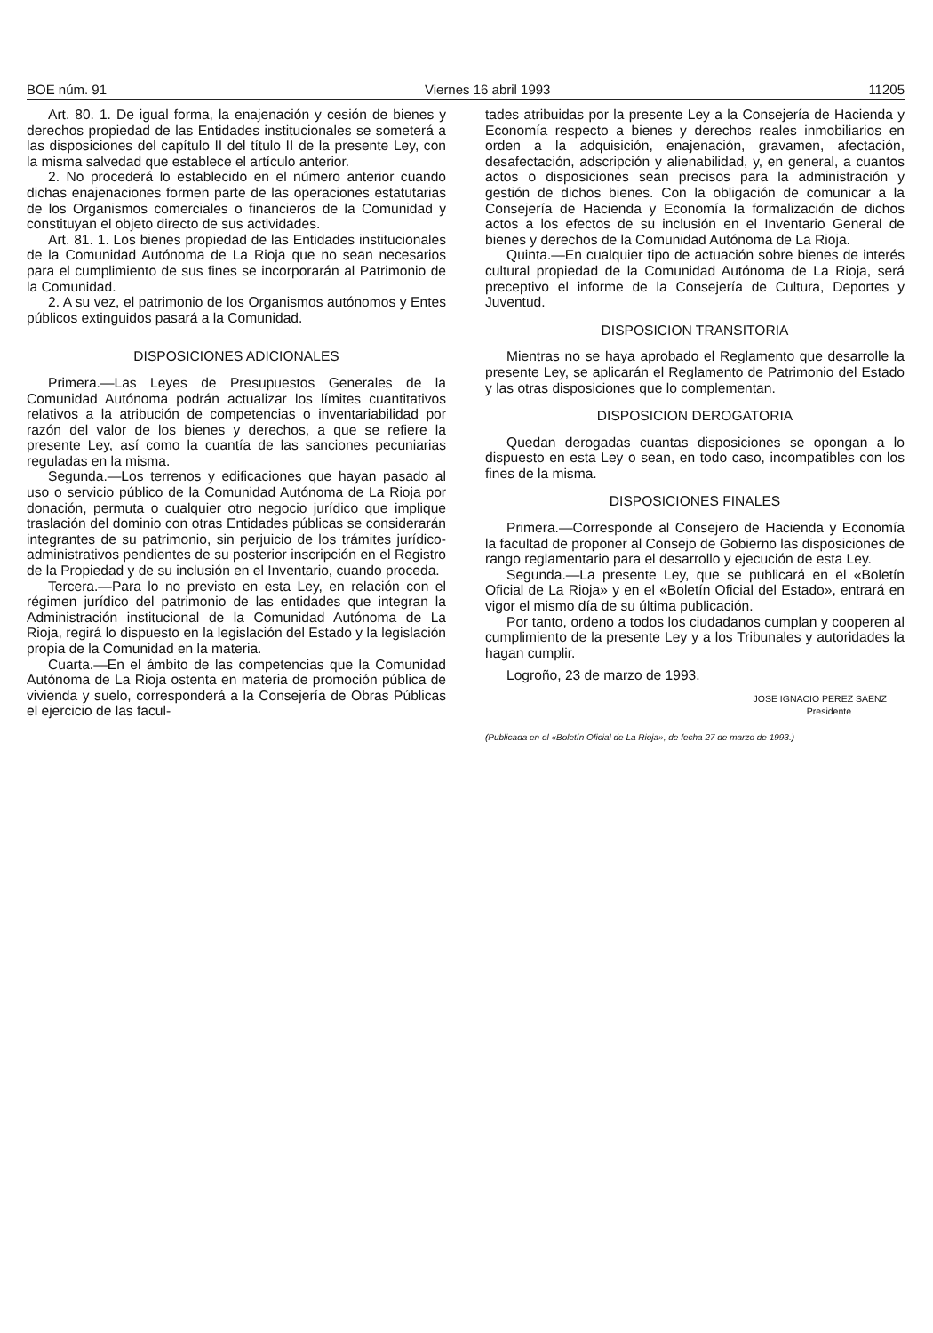BOE núm. 91 Viernes 16 abril 1993 11205
Art. 80. 1. De igual forma, la enajenación y cesión de bienes y derechos propiedad de las Entidades institucionales se someterá a las disposiciones del capítulo II del título II de la presente Ley, con la misma salvedad que establece el artículo anterior.
2. No procederá lo establecido en el número anterior cuando dichas enajenaciones formen parte de las operaciones estatutarias de los Organismos comerciales o financieros de la Comunidad y constituyan el objeto directo de sus actividades.
Art. 81. 1. Los bienes propiedad de las Entidades institucionales de la Comunidad Autónoma de La Rioja que no sean necesarios para el cumplimiento de sus fines se incorporarán al Patrimonio de la Comunidad.
2. A su vez, el patrimonio de los Organismos autónomos y Entes públicos extinguidos pasará a la Comunidad.
DISPOSICIONES ADICIONALES
Primera.—Las Leyes de Presupuestos Generales de la Comunidad Autónoma podrán actualizar los límites cuantitativos relativos a la atribución de competencias o inventariabilidad por razón del valor de los bienes y derechos, a que se refiere la presente Ley, así como la cuantía de las sanciones pecuniarias reguladas en la misma.
Segunda.—Los terrenos y edificaciones que hayan pasado al uso o servicio público de la Comunidad Autónoma de La Rioja por donación, permuta o cualquier otro negocio jurídico que implique traslación del dominio con otras Entidades públicas se considerarán integrantes de su patrimonio, sin perjuicio de los trámites jurídico-administrativos pendientes de su posterior inscripción en el Registro de la Propiedad y de su inclusión en el Inventario, cuando proceda.
Tercera.—Para lo no previsto en esta Ley, en relación con el régimen jurídico del patrimonio de las entidades que integran la Administración institucional de la Comunidad Autónoma de La Rioja, regirá lo dispuesto en la legislación del Estado y la legislación propia de la Comunidad en la materia.
Cuarta.—En el ámbito de las competencias que la Comunidad Autónoma de La Rioja ostenta en materia de promoción pública de vivienda y suelo, corresponderá a la Consejería de Obras Públicas el ejercicio de las facul-
tades atribuidas por la presente Ley a la Consejería de Hacienda y Economía respecto a bienes y derechos reales inmobiliarios en orden a la adquisición, enajenación, gravamen, afectación, desafectación, adscripción y alienabilidad, y, en general, a cuantos actos o disposiciones sean precisos para la administración y gestión de dichos bienes. Con la obligación de comunicar a la Consejería de Hacienda y Economía la formalización de dichos actos a los efectos de su inclusión en el Inventario General de bienes y derechos de la Comunidad Autónoma de La Rioja.
Quinta.—En cualquier tipo de actuación sobre bienes de interés cultural propiedad de la Comunidad Autónoma de La Rioja, será preceptivo el informe de la Consejería de Cultura, Deportes y Juventud.
DISPOSICION TRANSITORIA
Mientras no se haya aprobado el Reglamento que desarrolle la presente Ley, se aplicarán el Reglamento de Patrimonio del Estado y las otras disposiciones que lo complementan.
DISPOSICION DEROGATORIA
Quedan derogadas cuantas disposiciones se opongan a lo dispuesto en esta Ley o sean, en todo caso, incompatibles con los fines de la misma.
DISPOSICIONES FINALES
Primera.—Corresponde al Consejero de Hacienda y Economía la facultad de proponer al Consejo de Gobierno las disposiciones de rango reglamentario para el desarrollo y ejecución de esta Ley.
Segunda.—La presente Ley, que se publicará en el «Boletín Oficial de La Rioja» y en el «Boletín Oficial del Estado», entrará en vigor el mismo día de su última publicación.
Por tanto, ordeno a todos los ciudadanos cumplan y cooperen al cumplimiento de la presente Ley y a los Tribunales y autoridades la hagan cumplir.
Logroño, 23 de marzo de 1993.
JOSE IGNACIO PEREZ SAENZ
Presidente
(Publicada en el «Boletín Oficial de La Rioja», de fecha 27 de marzo de 1993.)